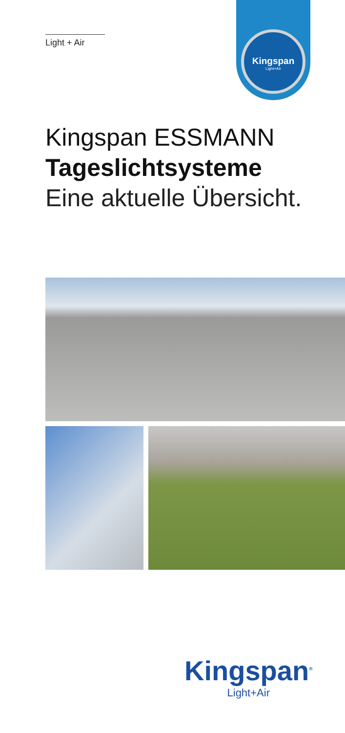Light + Air
Kingspan
Light+Air
Kingspan ESSMANN
Tageslichtsysteme
Eine aktuelle Übersicht.
Kingspan<sup>®</sup>
Light+Air